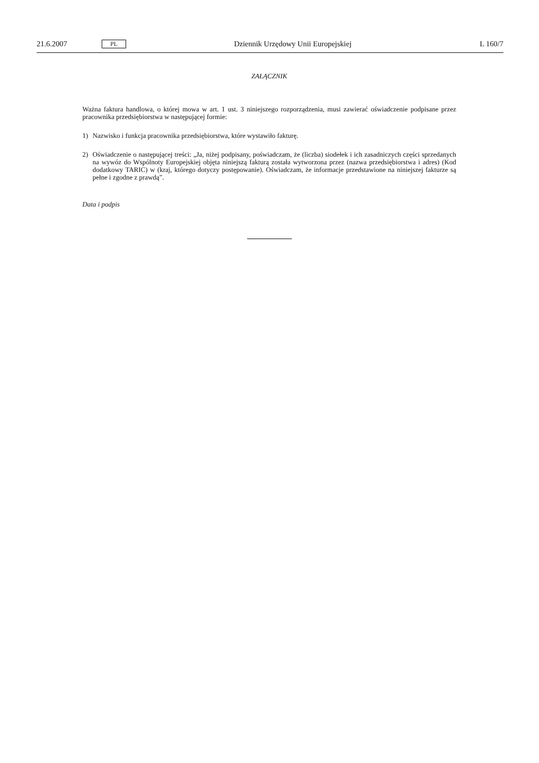21.6.2007
PL
Dziennik Urzędowy Unii Europejskiej
L 160/7
ZAŁĄCZNIK
Ważna faktura handlowa, o której mowa w art. 1 ust. 3 niniejszego rozporządzenia, musi zawierać oświadczenie podpisane przez pracownika przedsiębiorstwa w następującej formie:
1) Nazwisko i funkcja pracownika przedsiębiorstwa, które wystawiło fakturę.
2) Oświadczenie o następującej treści: „Ja, niżej podpisany, poświadczam, że (liczba) siodełek i ich zasadniczych części sprzedanych na wywóz do Wspólnoty Europejskiej objęta niniejszą fakturą została wytworzona przez (nazwa przedsiębiorstwa i adres) (Kod dodatkowy TARIC) w (kraj, którego dotyczy postępowanie). Oświadczam, że informacje przedstawione na niniejszej fakturze są pełne i zgodne z prawdą”.
Data i podpis